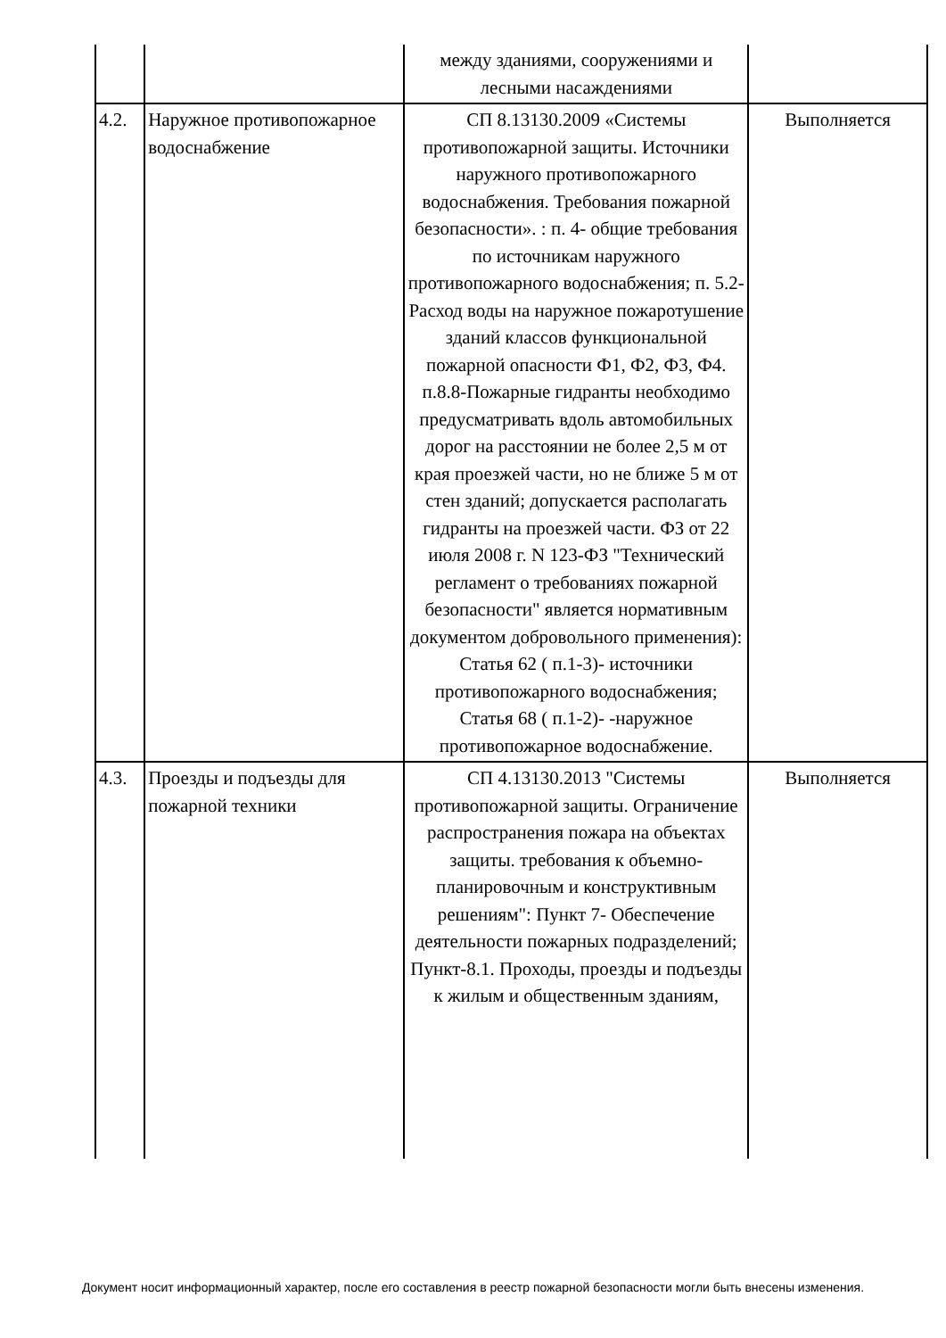| | | между зданиями, сооружениями и лесными насаждениями | |
| 4.2. | Наружное противопожарное водоснабжение | СП 8.13130.2009 «Системы противопожарной защиты. Источники наружного противопожарного водоснабжения. Требования пожарной безопасности». : п. 4- общие требования по источникам наружного противопожарного водоснабжения; п. 5.2- Расход воды на наружное пожаротушение зданий классов функциональной пожарной опасности Ф1, Ф2, Ф3, Ф4. п.8.8-Пожарные гидранты необходимо предусматривать вдоль автомобильных дорог на расстоянии не более 2,5 м от края проезжей части, но не ближе 5 м от стен зданий; допускается располагать гидранты на проезжей части. ФЗ от 22 июля 2008 г. N 123-ФЗ "Технический регламент о требованиях пожарной безопасности" является нормативным документом добровольного применения): Статья 62 ( п.1-3)- источники противопожарного водоснабжения; Статья 68 ( п.1-2)- -наружное противопожарное водоснабжение. | Выполняется |
| 4.3. | Проезды и подъезды для пожарной техники | СП 4.13130.2013 "Системы противопожарной защиты. Ограничение распространения пожара на объектах защиты. требования к объемно-планировочным и конструктивным решениям": Пункт 7- Обеспечение деятельности пожарных подразделений; Пункт-8.1. Проходы, проезды и подъезды к жилым и общественным зданиям, | Выполняется |
Документ носит информационный характер, после его составления в реестр пожарной безопасности могли быть внесены изменения.